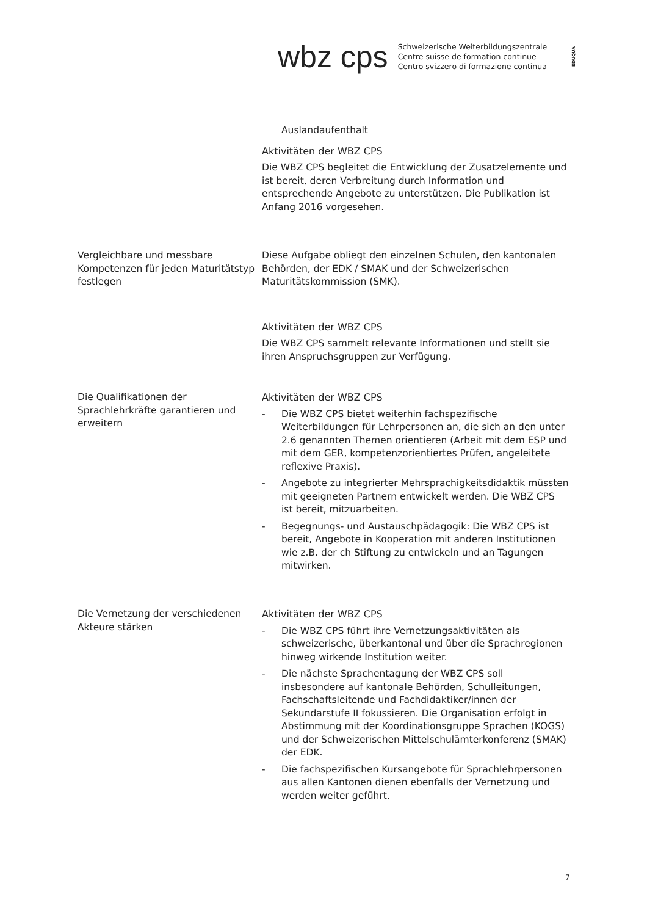wbz cps
Schweizerische Weiterbildungszentrale
Centre suisse de formation continue
Centro svizzero di formazione continua
EDUQUA
Auslandaufenthalt
Aktivitäten der WBZ CPS
Die WBZ CPS begleitet die Entwicklung der Zusatzelemente und ist bereit, deren Verbreitung durch Information und entsprechende Angebote zu unterstützen. Die Publikation ist Anfang 2016 vorgesehen.
Vergleichbare und messbare Kompetenzen für jeden Maturitätstyp festlegen
Diese Aufgabe obliegt den einzelnen Schulen, den kantonalen Behörden, der EDK / SMAK und der Schweizerischen Maturitätskommission (SMK).
Aktivitäten der WBZ CPS
Die WBZ CPS sammelt relevante Informationen und stellt sie ihren Anspruchsgruppen zur Verfügung.
Die Qualifikationen der Sprachlehrkräfte garantieren und erweitern
Aktivitäten der WBZ CPS
- Die WBZ CPS bietet weiterhin fachspezifische Weiterbildungen für Lehrpersonen an, die sich an den unter 2.6 genannten Themen orientieren (Arbeit mit dem ESP und mit dem GER, kompetenzorientiertes Prüfen, angeleitete reflexive Praxis).
- Angebote zu integrierter Mehrsprachigkeitsdidaktik müssten mit geeigneten Partnern entwickelt werden. Die WBZ CPS ist bereit, mitzuarbeiten.
- Begegnungs- und Austauschpädagogik: Die WBZ CPS ist bereit, Angebote in Kooperation mit anderen Institutionen wie z.B. der ch Stiftung zu entwickeln und an Tagungen mitwirken.
Die Vernetzung der verschiedenen Akteure stärken
Aktivitäten der WBZ CPS
- Die WBZ CPS führt ihre Vernetzungsaktivitäten als schweizerische, überkantonal und über die Sprachregionen hinweg wirkende Institution weiter.
- Die nächste Sprachentagung der WBZ CPS soll insbesondere auf kantonale Behörden, Schulleitungen, Fachschaftsleitende und Fachdidaktiker/innen der Sekundarstufe II fokussieren. Die Organisation erfolgt in Abstimmung mit der Koordinationsgruppe Sprachen (KOGS) und der Schweizerischen Mittelschulämterkonferenz (SMAK) der EDK.
- Die fachspezifischen Kursangebote für Sprachlehrpersonen aus allen Kantonen dienen ebenfalls der Vernetzung und werden weiter geführt.
7